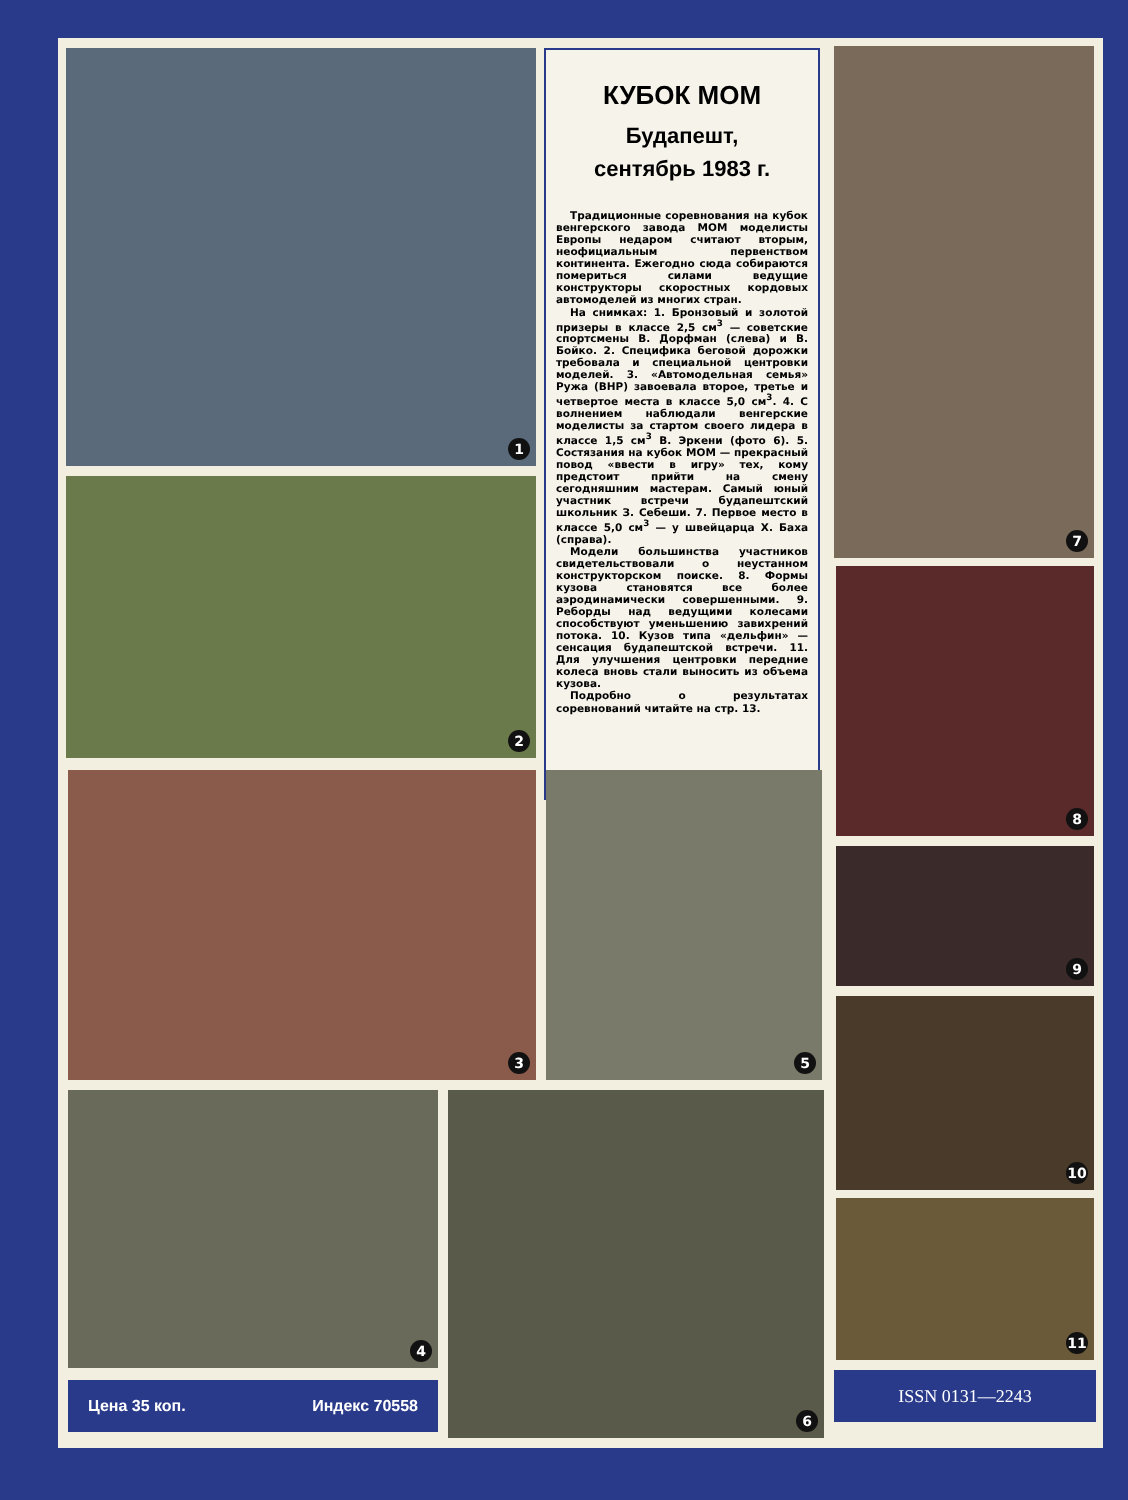1
2
КУБОК МОМ
Будапешт,
сентябрь 1983 г.
Традиционные соревнования на кубок венгерского завода МОМ моделисты Европы недаром считают вторым, неофициальным первенством континента. Ежегодно сюда собираются помериться силами ведущие конструкторы скоростных кордовых автомоделей из многих стран.
На снимках: 1. Бронзовый и золотой призеры в классе 2,5 см<sup>3</sup> — советские спортсмены В. Дорфман (слева) и В. Бойко. 2. Специфика беговой дорожки требовала и специальной центровки моделей. 3. «Автомодельная семья» Ружа (ВНР) завоевала второе, третье и четвертое места в классе 5,0 см<sup>3</sup>. 4. С волнением наблюдали венгерские моделисты за стартом своего лидера в классе 1,5 см<sup>3</sup> В. Эркени (фото 6). 5. Состязания на кубок МОМ — прекрасный повод «ввести в игру» тех, кому предстоит прийти на смену сегодняшним мастерам. Самый юный участник встречи будапештский школьник З. Себеши. 7. Первое место в классе 5,0 см<sup>3</sup> — у швейцарца Х. Баха (справа).
Модели большинства участников свидетельствовали о неустанном конструкторском поиске. 8. Формы кузова становятся все более аэродинамически совершенными. 9. Реборды над ведущими колесами способствуют уменьшению завихрений потока. 10. Кузов типа «дельфин» — сенсация будапештской встречи. 11. Для улучшения центровки передние колеса вновь стали выносить из объема кузова.
Подробно о результатах соревнований читайте на стр. 13.
7
8
9
10
11
3 5
4 6
Цена 35 коп. Индекс 70558 ISSN 0131—2243